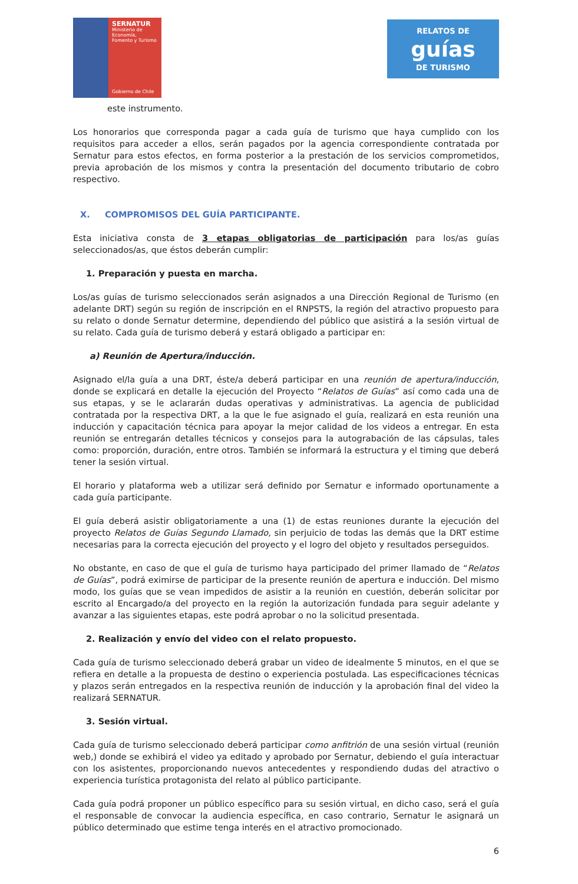SERNATUR
Ministerio de Economía, Fomento y Turismo
Gobierno de Chile
RELATOS DE
guías
DE TURISMO
este instrumento.
Los honorarios que corresponda pagar a cada guía de turismo que haya cumplido con los requisitos para acceder a ellos, serán pagados por la agencia correspondiente contratada por Sernatur para estos efectos, en forma posterior a la prestación de los servicios comprometidos, previa aprobación de los mismos y contra la presentación del documento tributario de cobro respectivo.
X. COMPROMISOS DEL GUÍA PARTICIPANTE.
Esta iniciativa consta de 3 etapas obligatorias de participación para los/as guías seleccionados/as, que éstos deberán cumplir:
1. Preparación y puesta en marcha.
Los/as guías de turismo seleccionados serán asignados a una Dirección Regional de Turismo (en adelante DRT) según su región de inscripción en el RNPSTS, la región del atractivo propuesto para su relato o donde Sernatur determine, dependiendo del público que asistirá a la sesión virtual de su relato. Cada guía de turismo deberá y estará obligado a participar en:
a) Reunión de Apertura/inducción.
Asignado el/la guía a una DRT, éste/a deberá participar en una reunión de apertura/inducción, donde se explicará en detalle la ejecución del Proyecto “Relatos de Guías” así como cada una de sus etapas, y se le aclararán dudas operativas y administrativas. La agencia de publicidad contratada por la respectiva DRT, a la que le fue asignado el guía, realizará en esta reunión una inducción y capacitación técnica para apoyar la mejor calidad de los videos a entregar. En esta reunión se entregarán detalles técnicos y consejos para la autograbación de las cápsulas, tales como: proporción, duración, entre otros. También se informará la estructura y el timing que deberá tener la sesión virtual.
El horario y plataforma web a utilizar será definido por Sernatur e informado oportunamente a cada guía participante.
El guía deberá asistir obligatoriamente a una (1) de estas reuniones durante la ejecución del proyecto Relatos de Guías Segundo Llamado, sin perjuicio de todas las demás que la DRT estime necesarias para la correcta ejecución del proyecto y el logro del objeto y resultados perseguidos.
No obstante, en caso de que el guía de turismo haya participado del primer llamado de “Relatos de Guías”, podrá eximirse de participar de la presente reunión de apertura e inducción. Del mismo modo, los guías que se vean impedidos de asistir a la reunión en cuestión, deberán solicitar por escrito al Encargado/a del proyecto en la región la autorización fundada para seguir adelante y avanzar a las siguientes etapas, este podrá aprobar o no la solicitud presentada.
2. Realización y envío del video con el relato propuesto.
Cada guía de turismo seleccionado deberá grabar un video de idealmente 5 minutos, en el que se refiera en detalle a la propuesta de destino o experiencia postulada. Las especificaciones técnicas y plazos serán entregados en la respectiva reunión de inducción y la aprobación final del video la realizará SERNATUR.
3. Sesión virtual.
Cada guía de turismo seleccionado deberá participar como anfitrión de una sesión virtual (reunión web,) donde se exhibirá el video ya editado y aprobado por Sernatur, debiendo el guía interactuar con los asistentes, proporcionando nuevos antecedentes y respondiendo dudas del atractivo o experiencia turística protagonista del relato al público participante.
Cada guía podrá proponer un público específico para su sesión virtual, en dicho caso, será el guía el responsable de convocar la audiencia específica, en caso contrario, Sernatur le asignará un público determinado que estime tenga interés en el atractivo promocionado.
6